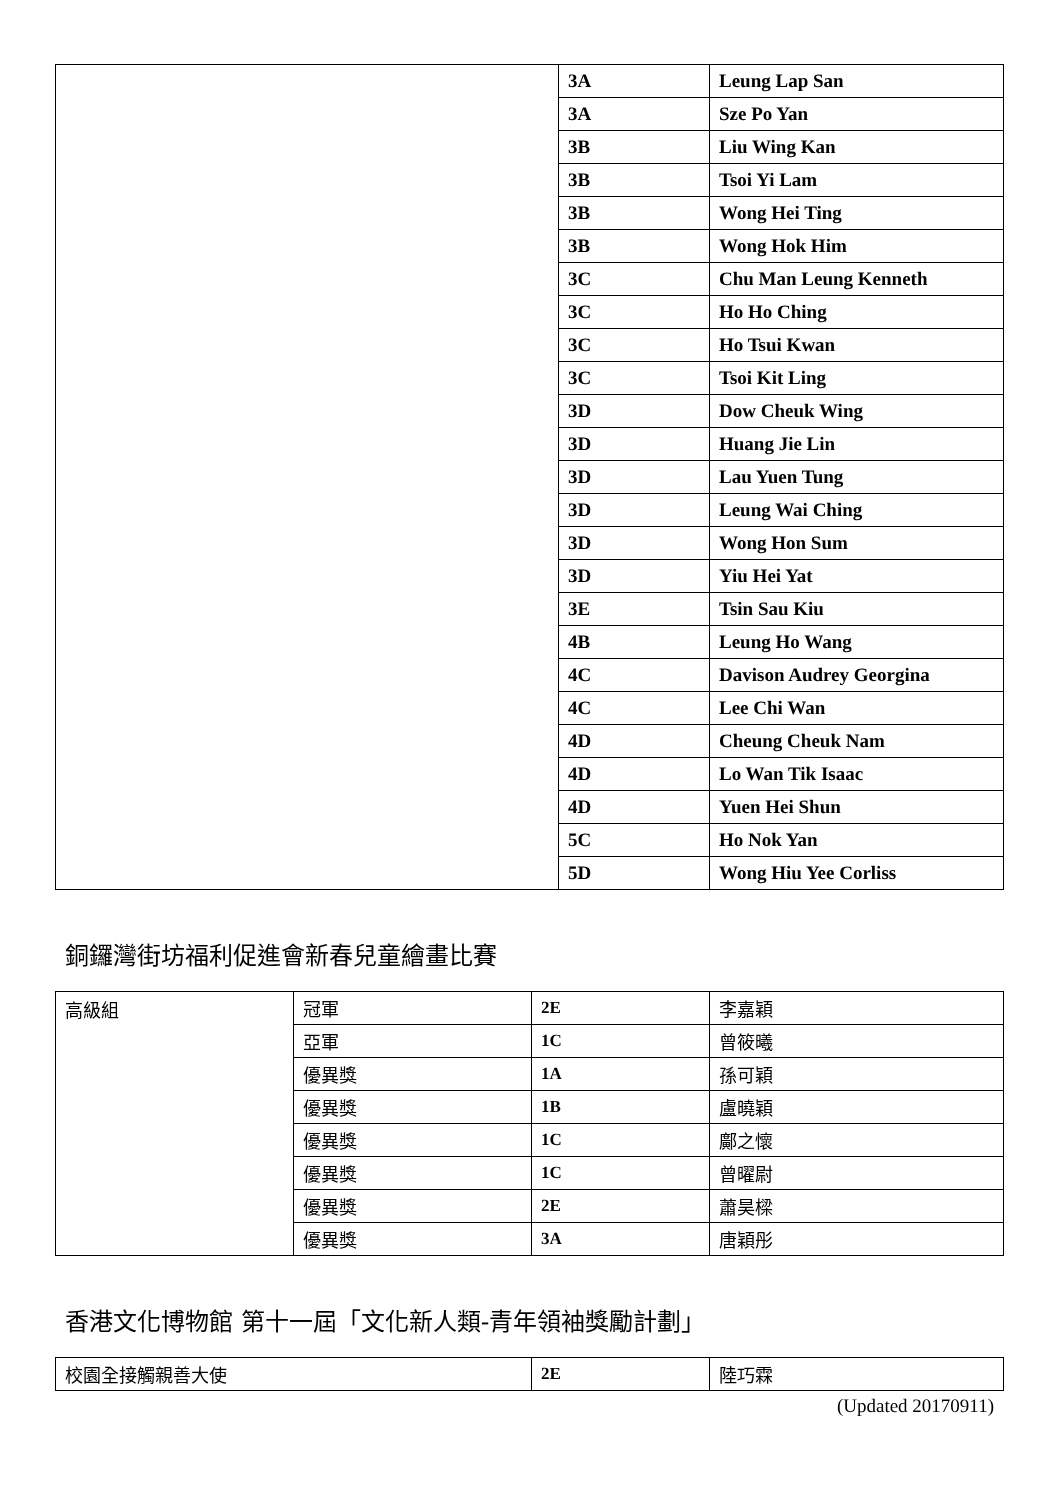| | 3A | Leung Lap San |
| | 3A | Sze Po Yan |
| | 3B | Liu Wing Kan |
| | 3B | Tsoi Yi Lam |
| | 3B | Wong Hei Ting |
| | 3B | Wong Hok Him |
| | 3C | Chu Man Leung Kenneth |
| | 3C | Ho Ho Ching |
| | 3C | Ho Tsui Kwan |
| | 3C | Tsoi Kit Ling |
| | 3D | Dow Cheuk Wing |
| | 3D | Huang Jie Lin |
| | 3D | Lau Yuen Tung |
| | 3D | Leung Wai Ching |
| | 3D | Wong Hon Sum |
| | 3D | Yiu Hei Yat |
| | 3E | Tsin Sau Kiu |
| | 4B | Leung Ho Wang |
| | 4C | Davison Audrey Georgina |
| | 4C | Lee Chi Wan |
| | 4D | Cheung Cheuk Nam |
| | 4D | Lo Wan Tik Isaac |
| | 4D | Yuen Hei Shun |
| | 5C | Ho Nok Yan |
| | 5D | Wong Hiu Yee Corliss |
銅鑼灣街坊福利促進會新春兒童繪畫比賽
| 高級組 | 冠軍 | 2E | 李嘉穎 |
| | 亞軍 | 1C | 曾筱曦 |
| | 優異獎 | 1A | 孫可穎 |
| | 優異獎 | 1B | 盧曉穎 |
| | 優異獎 | 1C | 鄺之懷 |
| | 優異獎 | 1C | 曾曜尉 |
| | 優異獎 | 2E | 蕭昊樑 |
| | 優異獎 | 3A | 唐穎彤 |
香港文化博物館 第十一屆「文化新人類-青年領袖獎勵計劃」
| 校園全接觸親善大使 | 2E | 陸巧霖 |
(Updated 20170911)